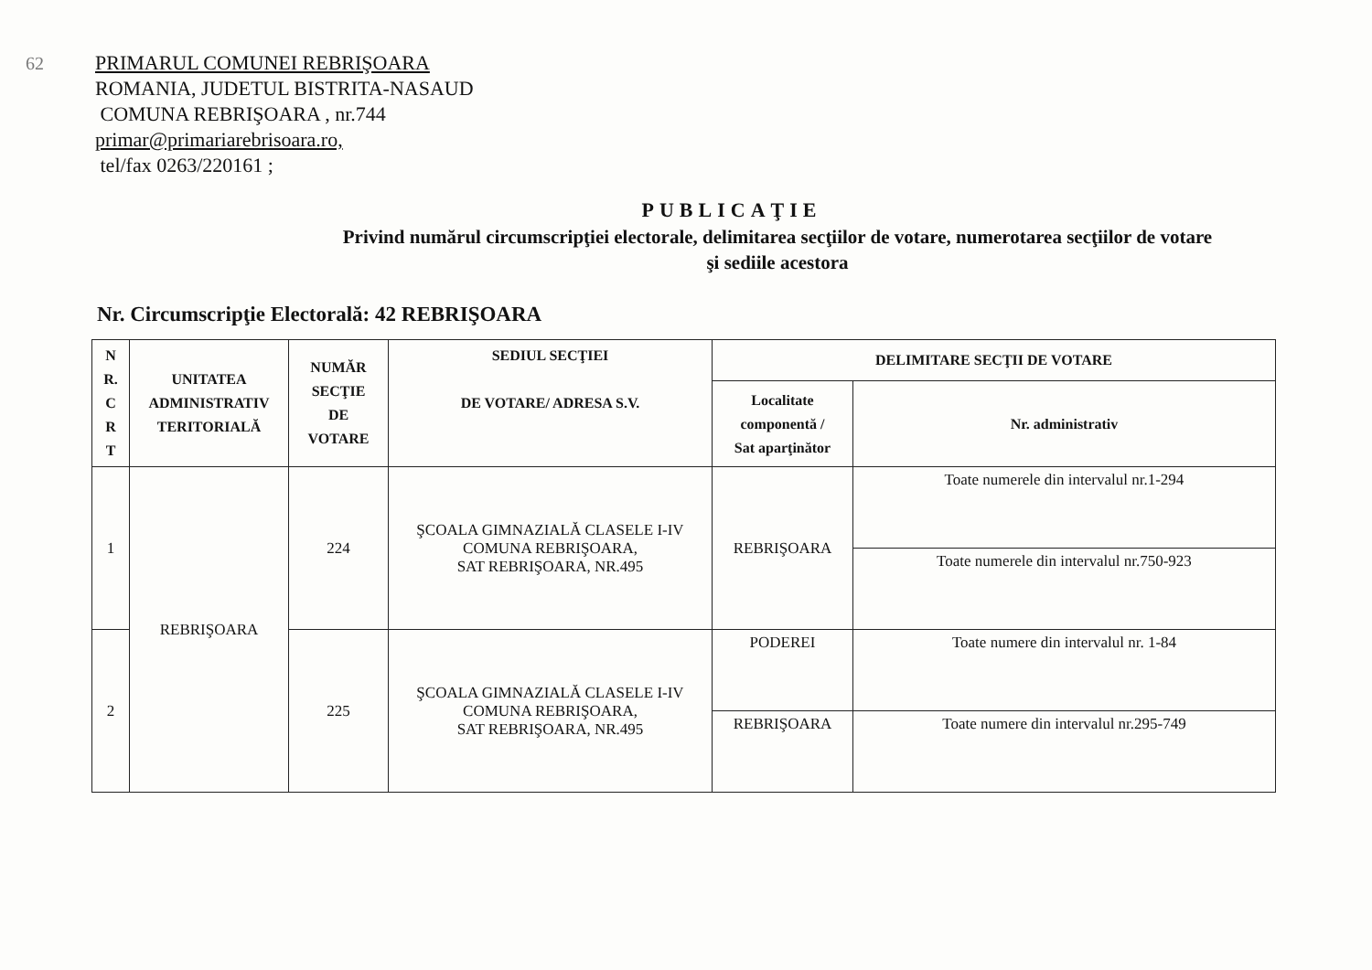62
PRIMARUL COMUNEI REBRIŞOARA
ROMANIA, JUDETUL BISTRITA-NASAUD
COMUNA REBRIŞOARA , nr.744
primar@primariarebrisoara.ro,
tel/fax 0263/220161 ;
PUBLICAŢIE
Privind numărul circumscripţiei electorale, delimitarea secţiilor de votare, numerotarea secţiilor de votare
şi sediile acestora
Nr. Circumscripţie Electorală: 42 REBRIŞOARA
| N R. C R T | UNITATEA ADMINISTRATIV TERITORIALĂ | NUMĂR SECŢIE DE VOTARE | SEDIUL SECŢIEI DE VOTARE/ ADRESA S.V. | DELIMITARE SECŢII DE VOTARE | |
| --- | --- | --- | --- | --- | --- |
| | | | | Localitate componentă / Sat aparţinător | Nr. administrativ |
| 1 | REBRIŞOARA | 224 | ŞCOALA GIMNAZIALĂ CLASELE I-IV COMUNA REBRIŞOARA, SAT REBRIŞOARA, NR.495 | REBRIŞOARA | Toate numerele din intervalul nr.1-294 |
| | | | | | Toate numerele din intervalul nr.750-923 |
| 2 | | 225 | ŞCOALA GIMNAZIALĂ CLASELE I-IV COMUNA REBRIŞOARA, SAT REBRIŞOARA, NR.495 | PODEREI | Toate numere din intervalul nr. 1-84 |
| | | | | REBRIŞOARA | Toate numere din intervalul nr.295-749 |